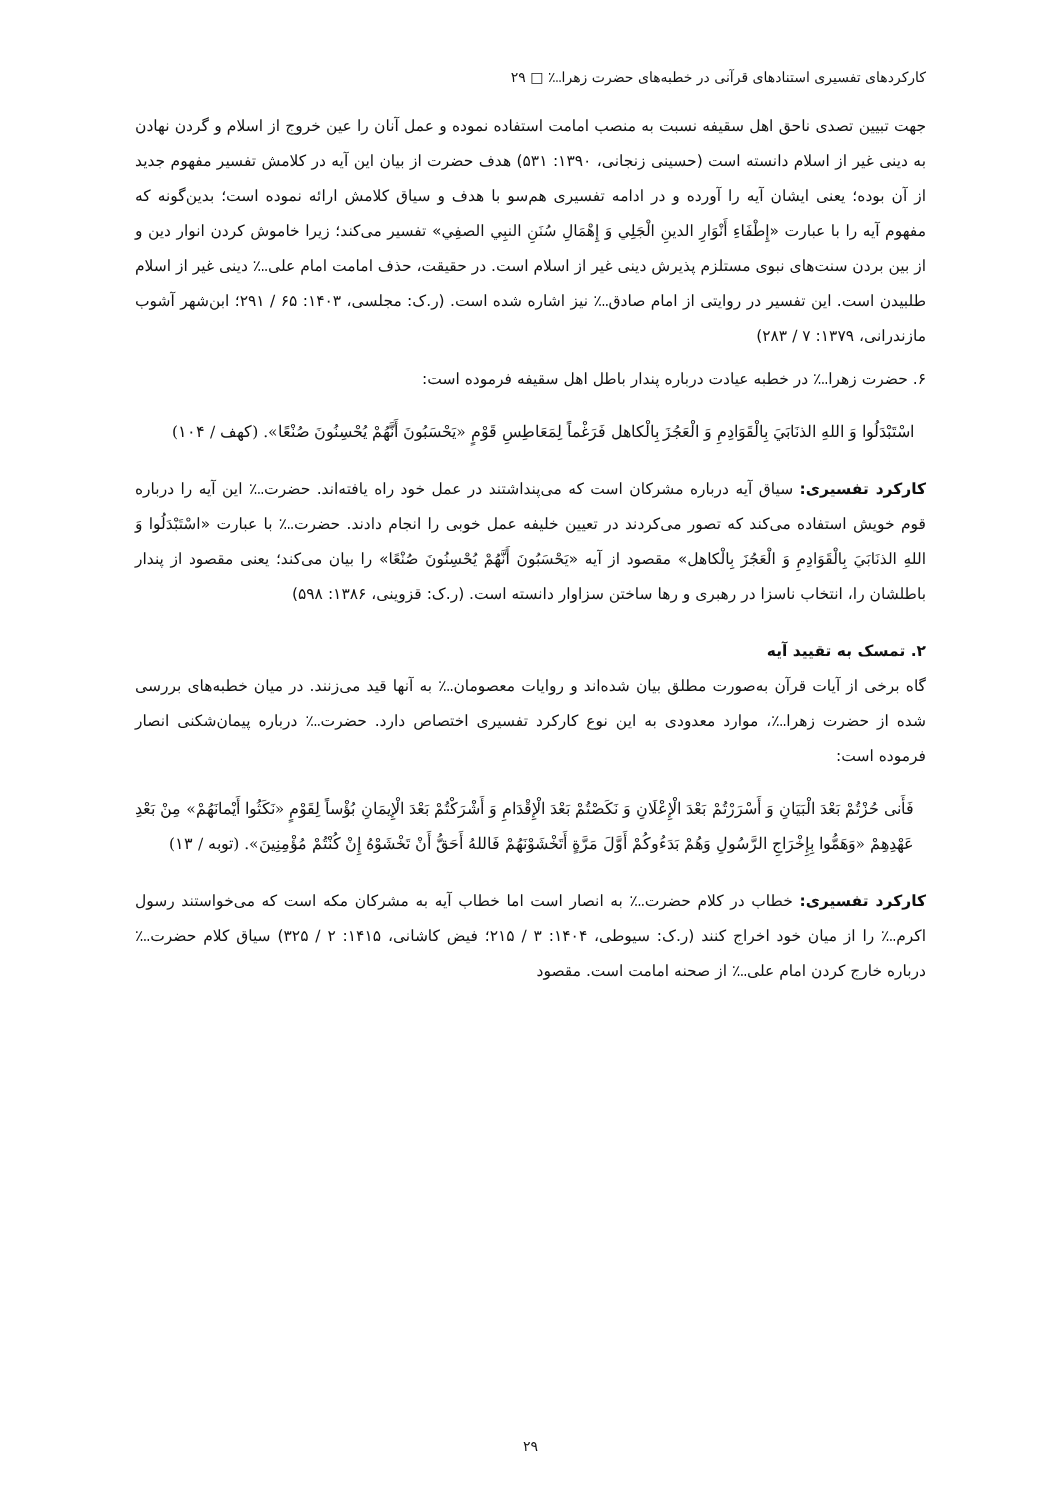کارکردهای تفسیری استنادهای قرآنی در خطبه‌های حضرت زهرا؊ □ ۲۹
جهت تبیین تصدی ناحق اهل سقیفه نسبت به منصب امامت استفاده نموده و عمل آنان را عین خروج از اسلام و گردن نهادن به دینی غیر از اسلام دانسته است (حسینی زنجانی، ۱۳۹۰: ۵۳۱) هدف حضرت از بیان این آیه در کلامش تفسیر مفهوم جدید از آن بوده؛ یعنی ایشان آیه را آورده و در ادامه تفسیری هم‌سو با هدف و سیاق کلامش ارائه نموده است؛ بدین‌گونه که مفهوم آیه را با عبارت «إِطْفَاءِ أَنْوَارِ الدینِ الْجَلِي وَ إِهْمَالِ سُنَنِ النبِي الصفِي» تفسیر می‌کند؛ زیرا خاموش کردن انوار دین و از بین بردن سنت‌های نبوی مستلزم پذیرش دینی غیر از اسلام است. در حقیقت، حذف امامت امام علی؊ دینی غیر از اسلام طلبیدن است. این تفسیر در روایتی از امام صادق؊ نیز اشاره شده است. (ر.ک: مجلسی، ۱۴۰۳: ۶۵ / ۲۹۱؛ ابن‌شهر آشوب مازندرانی، ۱۳۷۹: ۷ / ۲۸۳)
۶. حضرت زهرا؊ در خطبه عیادت درباره پندار باطل اهل سقیفه فرموده است:
اسْتَبْدَلُوا وَ اللهِ الذنَابَيَ بِالْقَوَادِمِ وَ الْعَجُزَ بِالْكاهل فَرَغْماً لِمَعَاطِسِ قَوْمٍ «يَحْسَبُونَ أَنَّهُمْ يُحْسِنُونَ صُنْعًا». (کهف / ۱۰۴)
کارکرد تفسیری: سیاق آیه درباره مشرکان است که می‌پنداشتند در عمل خود راه یافته‌اند. حضرت؊ این آیه را درباره قوم خویش استفاده می‌کند که تصور می‌کردند در تعیین خلیفه عمل خوبی را انجام دادند. حضرت؊ با عبارت «اسْتَبْدَلُوا وَ اللهِ الذنَابَيَ بِالْقَوَادِمِ وَ الْعَجُزَ بِالْكاهل» مقصود از آیه «يَحْسَبُونَ أَنَّهُمْ يُحْسِنُونَ صُنْعًا» را بیان می‌کند؛ یعنی مقصود از پندار باطلشان را، انتخاب ناسزا در رهبری و رها ساختن سزاوار دانسته است. (ر.ک: قزوینی، ۱۳۸۶: ۵۹۸)
۲. تمسک به تقیید آیه
گاه برخی از آیات قرآن به‌صورت مطلق بیان شده‌اند و روایات معصومان؊ به آنها قید می‌زنند. در میان خطبه‌های بررسی شده از حضرت زهرا؊، موارد معدودی به این نوع کارکرد تفسیری اختصاص دارد. حضرت؊ درباره پیمان‌شکنی انصار فرموده است:
فَأَنى حُزْتُمْ بَعْدَ الْبَيَانِ وَ أَسْرَرْتُمْ بَعْدَ الْإِعْلَانِ وَ نَكَصْتُمْ بَعْدَ الْإِقْدَامِ وَ أَشْرَكْتُمْ بَعْدَ الْإِيمَانِ بُؤْساً لِقَوْمٍ «نَكَثُوا أَيْمانَهُمْ» مِنْ بَعْدِ عَهْدِهِمْ «وَهَمُّوا بِإِخْرَاجِ الرَّسُولِ وَهُمْ بَدَءُوكُمْ أَوَّلَ مَرَّةٍ أَتَخْشَوْنَهُمْ فَاللهُ أَحَقُّ أَنْ تَخْشَوْهُ إِنْ كُنْتُمْ مُؤْمِنِينَ». (توبه / ۱۳)
کارکرد تفسیری: خطاب در کلام حضرت؊ به انصار است اما خطاب آیه به مشرکان مکه است که می‌خواستند رسول اکرم؊ را از میان خود اخراج کنند (ر.ک: سیوطی، ۱۴۰۴: ۳ / ۲۱۵؛ فیض کاشانی، ۱۴۱۵: ۲ / ۳۲۵) سیاق کلام حضرت؊ درباره خارج کردن امام علی؊ از صحنه امامت است. مقصود
۲۹